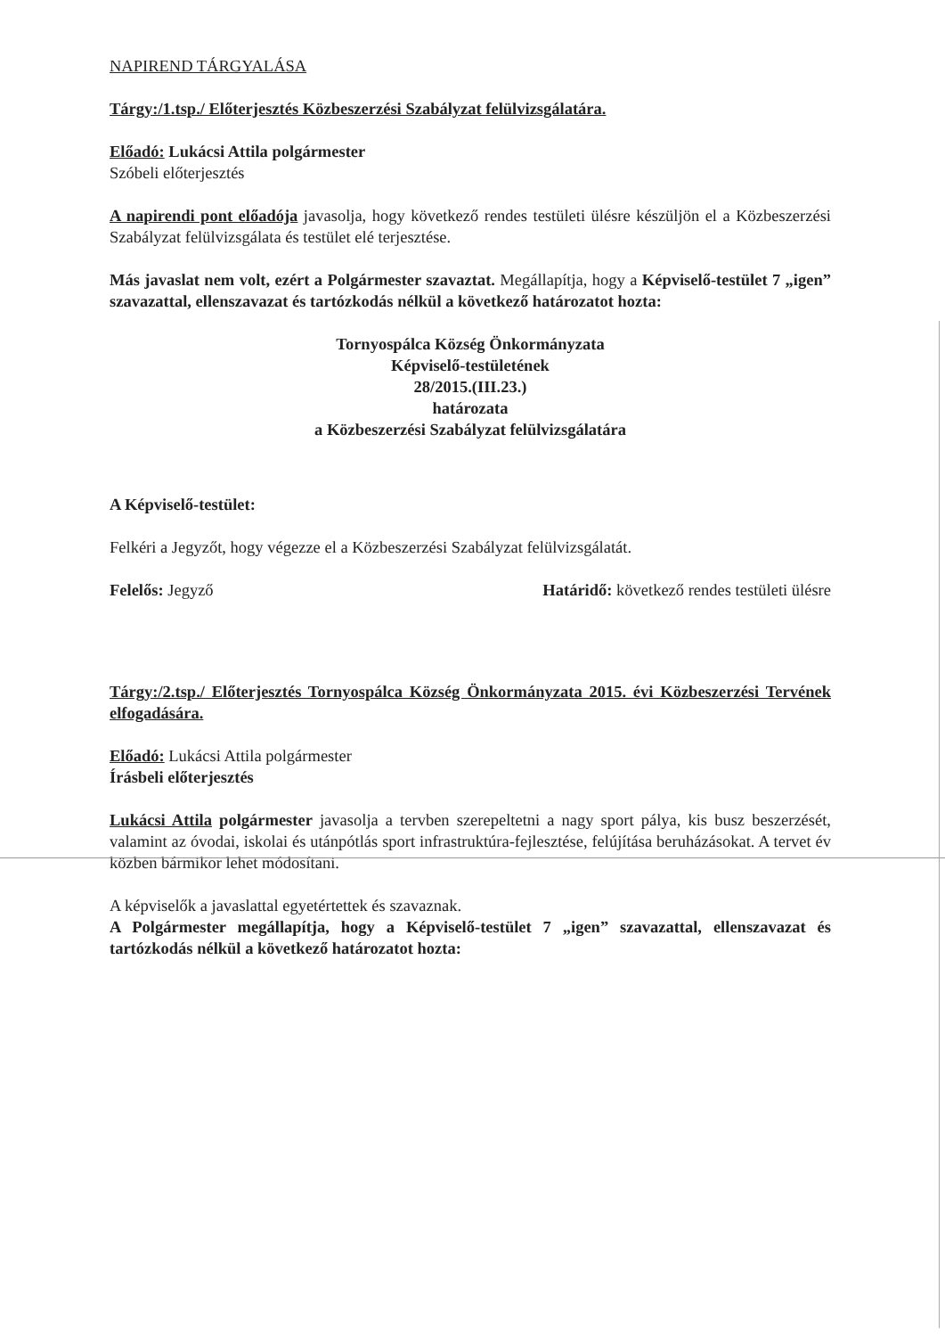NAPIREND TÁRGYALÁSA
Tárgy:/1.tsp./ Előterjesztés Közbeszerzési Szabályzat felülvizsgálatára.
Előadó: Lukácsi Attila polgármester
Szóbeli előterjesztés
A napirendi pont előadója javasolja, hogy következő rendes testületi ülésre készüljön el a Közbeszerzési Szabályzat felülvizsgálata és testület elé terjesztése.
Más javaslat nem volt, ezért a Polgármester szavaztat. Megállapítja, hogy a Képviselő-testület 7 „igen” szavazattal, ellenszavazat és tartózkodás nélkül a következő határozatot hozta:
Tornyospálca Község Önkormányzata
Képviselő-testületének
28/2015.(III.23.)
határozata
a Közbeszerzési Szabályzat felülvizsgálatára
A Képviselő-testület:
Felkéri a Jegyzőt, hogy végezze el a Közbeszerzési Szabályzat felülvizsgálatát.
Felelős: Jegyző Határidő: következő rendes testületi ülésre
Tárgy:/2.tsp./ Előterjesztés Tornyospálca Község Önkormányzata 2015. évi Közbeszerzési Tervének elfogadására.
Előadó: Lukácsi Attila polgármester
Írásbeli előterjesztés
Lukácsi Attila polgármester javasolja a tervben szerepeltetni a nagy sport pálya, kis busz beszerzését, valamint az óvodai, iskolai és utánpótlás sport infrastruktúra-fejlesztése, felújítása beruházásokat. A tervet év közben bármikor lehet módosítani.
A képviselők a javaslattal egyetértettek és szavaznak.
A Polgármester megállapítja, hogy a Képviselő-testület 7 „igen” szavazattal, ellenszavazat és tartózkodás nélkül a következő határozatot hozta: